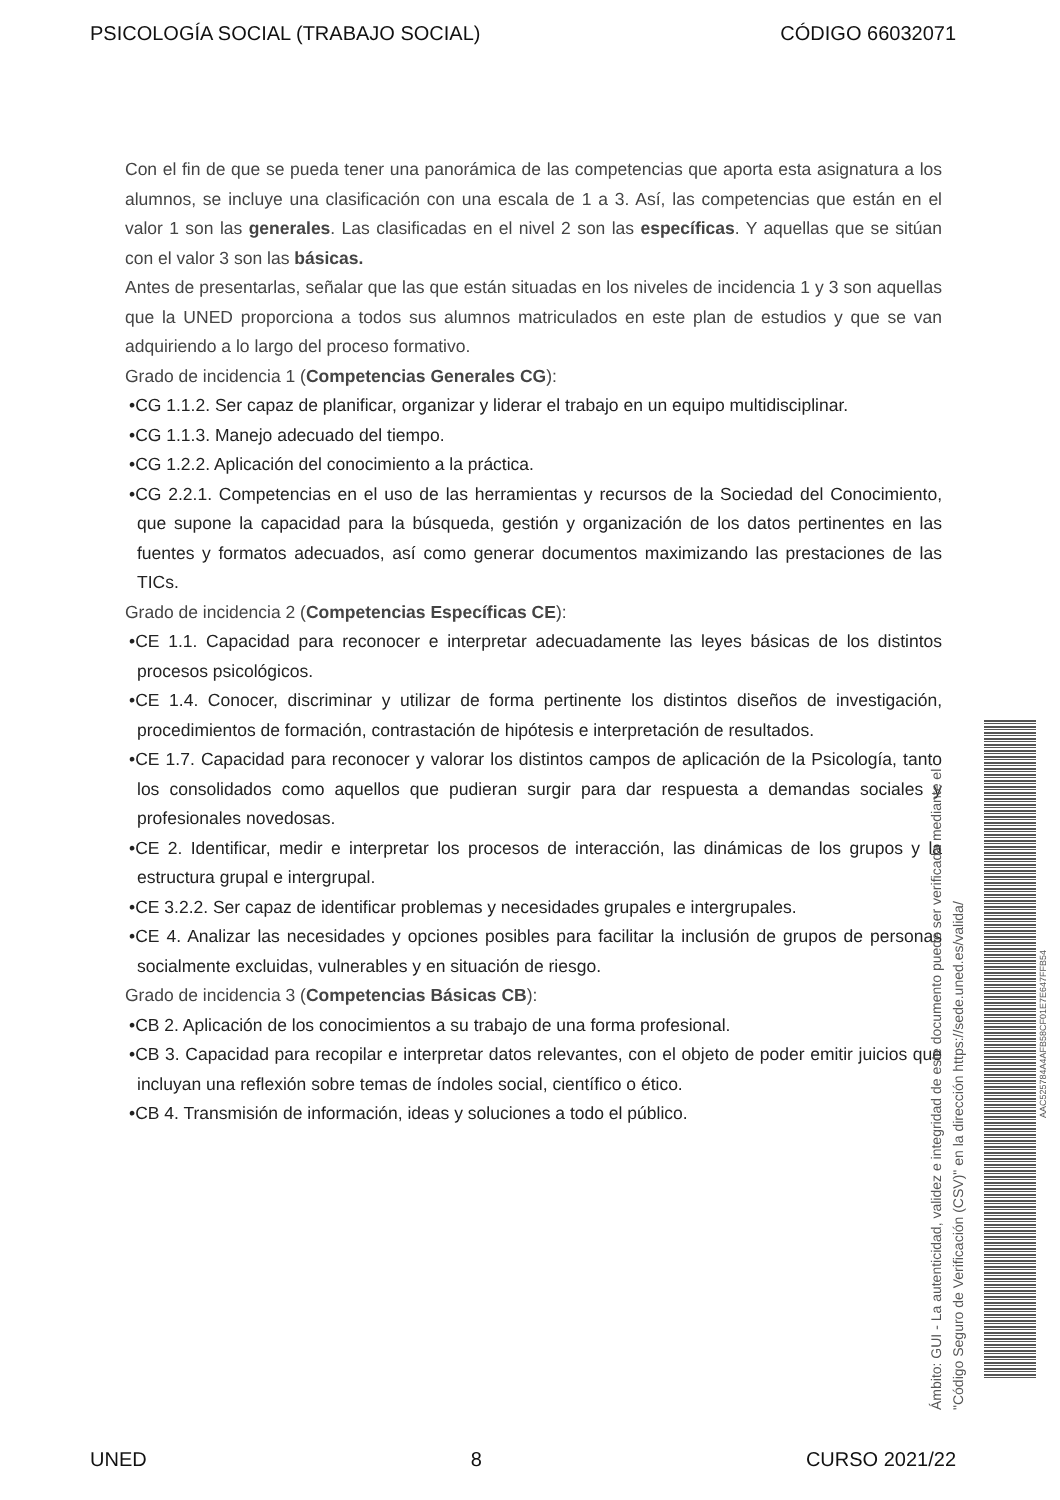PSICOLOGÍA SOCIAL (TRABAJO SOCIAL) CÓDIGO 66032071
Con el fin de que se pueda tener una panorámica de las competencias que aporta esta asignatura a los alumnos, se incluye una clasificación con una escala de 1 a 3. Así, las competencias que están en el valor 1 son las generales. Las clasificadas en el nivel 2 son las específicas. Y aquellas que se sitúan con el valor 3 son las básicas.
Antes de presentarlas, señalar que las que están situadas en los niveles de incidencia 1 y 3 son aquellas que la UNED proporciona a todos sus alumnos matriculados en este plan de estudios y que se van adquiriendo a lo largo del proceso formativo.
Grado de incidencia 1 (Competencias Generales CG):
•CG 1.1.2. Ser capaz de planificar, organizar y liderar el trabajo en un equipo multidisciplinar.
•CG 1.1.3. Manejo adecuado del tiempo.
•CG 1.2.2. Aplicación del conocimiento a la práctica.
•CG 2.2.1. Competencias en el uso de las herramientas y recursos de la Sociedad del Conocimiento, que supone la capacidad para la búsqueda, gestión y organización de los datos pertinentes en las fuentes y formatos adecuados, así como generar documentos maximizando las prestaciones de las TICs.
Grado de incidencia 2 (Competencias Específicas CE):
•CE 1.1. Capacidad para reconocer e interpretar adecuadamente las leyes básicas de los distintos procesos psicológicos.
•CE 1.4. Conocer, discriminar y utilizar de forma pertinente los distintos diseños de investigación, procedimientos de formación, contrastación de hipótesis e interpretación de resultados.
•CE 1.7. Capacidad para reconocer y valorar los distintos campos de aplicación de la Psicología, tanto los consolidados como aquellos que pudieran surgir para dar respuesta a demandas sociales y profesionales novedosas.
•CE 2. Identificar, medir e interpretar los procesos de interacción, las dinámicas de los grupos y la estructura grupal e intergrupal.
•CE 3.2.2. Ser capaz de identificar problemas y necesidades grupales e intergrupales.
•CE 4. Analizar las necesidades y opciones posibles para facilitar la inclusión de grupos de personas socialmente excluidas, vulnerables y en situación de riesgo.
Grado de incidencia 3 (Competencias Básicas CB):
•CB 2. Aplicación de los conocimientos a su trabajo de una forma profesional.
•CB 3. Capacidad para recopilar e interpretar datos relevantes, con el objeto de poder emitir juicios que incluyan una reflexión sobre temas de índoles social, científico o ético.
•CB 4. Transmisión de información, ideas y soluciones a todo el público.
Ámbito: GUI - La autenticidad, validez e integridad de este documento puede ser verificada mediante el
"Código Seguro de Verificación (CSV)" en la dirección https://sede.uned.es/valida/
AAC525784A4AFB58CF01E7E647FFB54
UNED 8 CURSO 2021/22